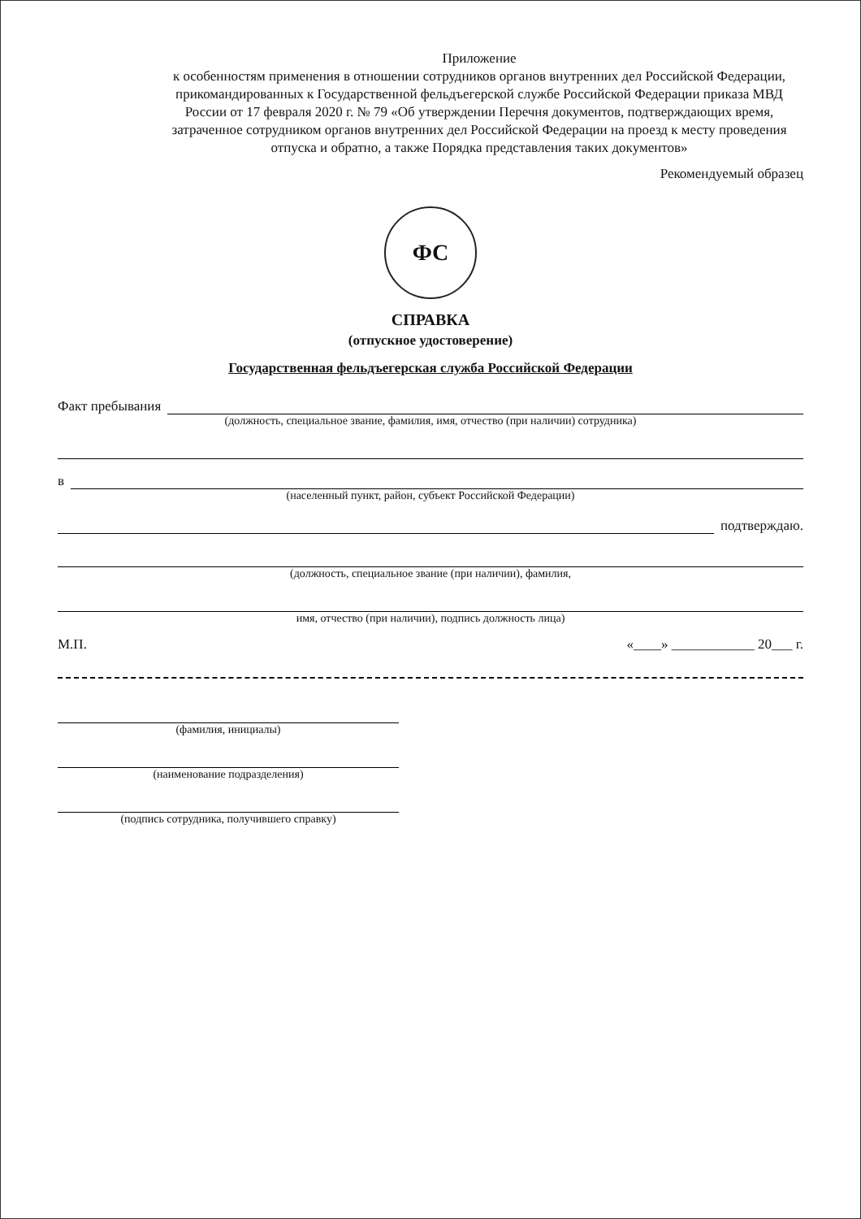Приложение
к особенностям применения в отношении сотрудников органов внутренних дел Российской Федерации, прикомандированных к Государственной фельдъегерской службе Российской Федерации приказа МВД России от 17 февраля 2020 г. № 79 «Об утверждении Перечня документов, подтверждающих время, затраченное сотрудником органов внутренних дел Российской Федерации на проезд к месту проведения отпуска и обратно, а также Порядка представления таких документов»
Рекомендуемый образец
ФС
СПРАВКА
(отпускное удостоверение)
Государственная фельдъегерская служба Российской Федерации
Факт пребывания
(должность, специальное звание, фамилия, имя, отчество (при наличии) сотрудника)
в
(населенный пункт, район, субъект Российской Федерации)
подтверждаю.
(должность, специальное звание (при наличии), фамилия,
имя, отчество (при наличии), подпись должность лица)
М.П. «____» ____________ 20___ г.
(фамилия, инициалы)
(наименование подразделения)
(подпись сотрудника, получившего справку)